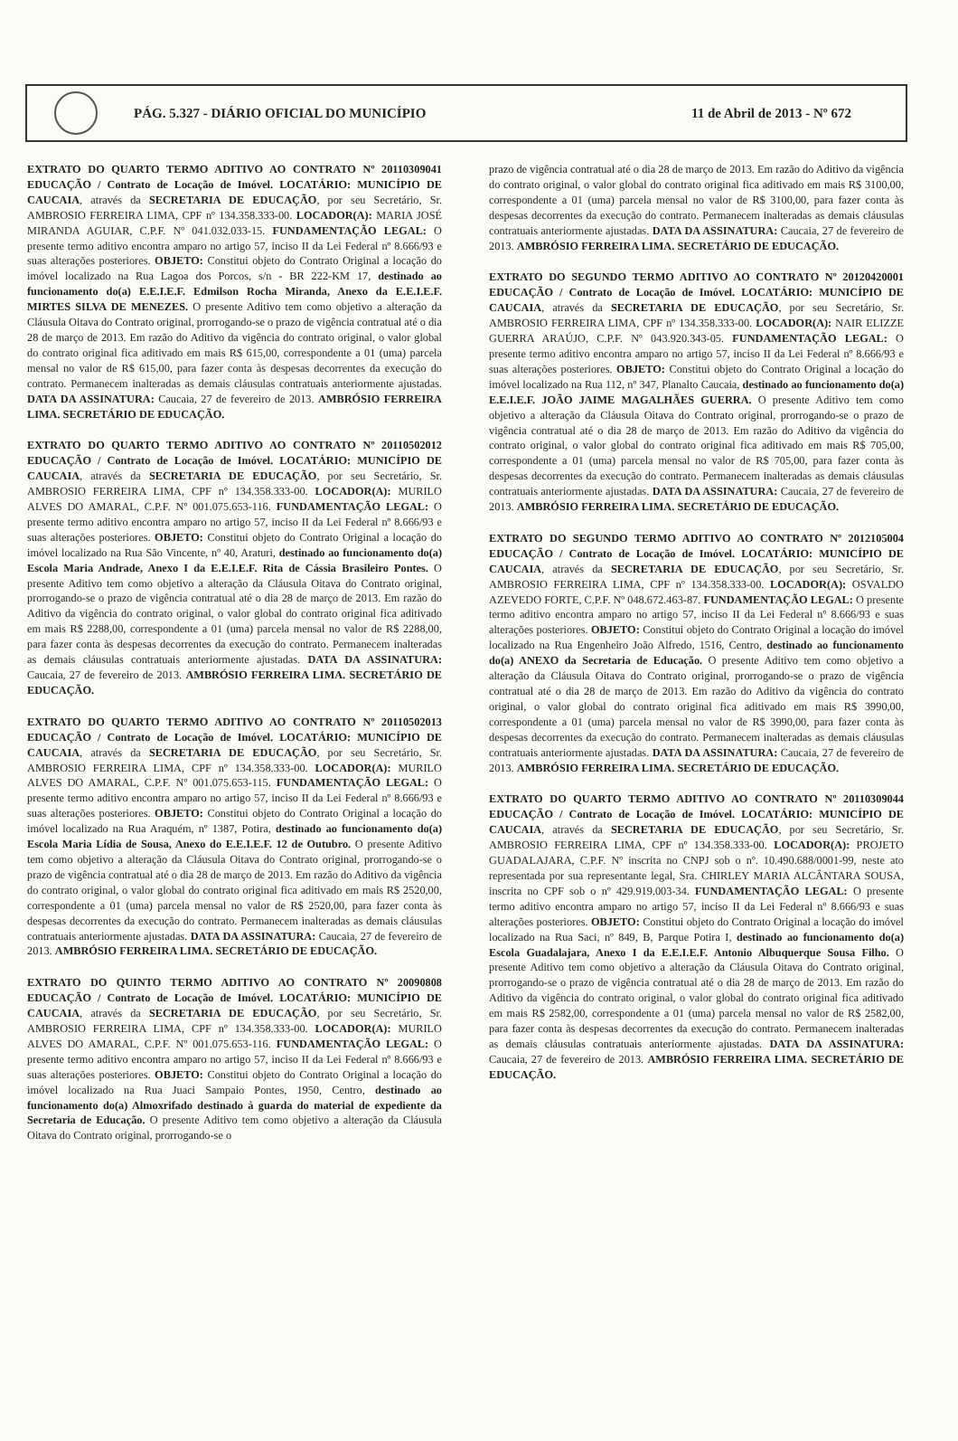PÁG. 5.327 - DIÁRIO OFICIAL DO MUNICÍPIO
11 de Abril de 2013 - Nº 672
EXTRATO DO QUARTO TERMO ADITIVO AO CONTRATO Nº 20110309041 EDUCAÇÃO / Contrato de Locação de Imóvel. LOCATÁRIO: MUNICÍPIO DE CAUCAIA, através da SECRETARIA DE EDUCAÇÃO, por seu Secretário, Sr. AMBROSIO FERREIRA LIMA, CPF nº 134.358.333-00. LOCADOR(A): MARIA JOSÉ MIRANDA AGUIAR, C.P.F. Nº 041.032.033-15. FUNDAMENTAÇÃO LEGAL: O presente termo aditivo encontra amparo no artigo 57, inciso II da Lei Federal nº 8.666/93 e suas alterações posteriores. OBJETO: Constitui objeto do Contrato Original a locação do imóvel localizado na Rua Lagoa dos Porcos, s/n - BR 222-KM 17, destinado ao funcionamento do(a) E.E.I.E.F. Edmilson Rocha Miranda, Anexo da E.E.I.E.F. MIRTES SILVA DE MENEZES. O presente Aditivo tem como objetivo a alteração da Cláusula Oitava do Contrato original, prorrogando-se o prazo de vigência contratual até o dia 28 de março de 2013. Em razão do Aditivo da vigência do contrato original, o valor global do contrato original fica aditivado em mais R$ 615,00, correspondente a 01 (uma) parcela mensal no valor de R$ 615,00, para fazer conta às despesas decorrentes da execução do contrato. Permanecem inalteradas as demais cláusulas contratuais anteriormente ajustadas. DATA DA ASSINATURA: Caucaia, 27 de fevereiro de 2013. AMBRÓSIO FERREIRA LIMA. SECRETÁRIO DE EDUCAÇÃO.
EXTRATO DO QUARTO TERMO ADITIVO AO CONTRATO Nº 20110502012 EDUCAÇÃO / Contrato de Locação de Imóvel. LOCATÁRIO: MUNICÍPIO DE CAUCAIA, através da SECRETARIA DE EDUCAÇÃO, por seu Secretário, Sr. AMBROSIO FERREIRA LIMA, CPF nº 134.358.333-00. LOCADOR(A): MURILO ALVES DO AMARAL, C.P.F. Nº 001.075.653-116. FUNDAMENTAÇÃO LEGAL: O presente termo aditivo encontra amparo no artigo 57, inciso II da Lei Federal nº 8.666/93 e suas alterações posteriores. OBJETO: Constitui objeto do Contrato Original a locação do imóvel localizado na Rua São Vincente, nº 40, Araturi, destinado ao funcionamento do(a) Escola Maria Andrade, Anexo I da E.E.I.E.F. Rita de Cássia Brasileiro Pontes. O presente Aditivo tem como objetivo a alteração da Cláusula Oitava do Contrato original, prorrogando-se o prazo de vigência contratual até o dia 28 de março de 2013. Em razão do Aditivo da vigência do contrato original, o valor global do contrato original fica aditivado em mais R$ 2288,00, correspondente a 01 (uma) parcela mensal no valor de R$ 2288,00, para fazer conta às despesas decorrentes da execução do contrato. Permanecem inalteradas as demais cláusulas contratuais anteriormente ajustadas. DATA DA ASSINATURA: Caucaia, 27 de fevereiro de 2013. AMBRÓSIO FERREIRA LIMA. SECRETÁRIO DE EDUCAÇÃO.
EXTRATO DO QUARTO TERMO ADITIVO AO CONTRATO Nº 20110502013 EDUCAÇÃO / Contrato de Locação de Imóvel. LOCATÁRIO: MUNICÍPIO DE CAUCAIA, através da SECRETARIA DE EDUCAÇÃO, por seu Secretário, Sr. AMBROSIO FERREIRA LIMA, CPF nº 134.358.333-00. LOCADOR(A): MURILO ALVES DO AMARAL, C.P.F. Nº 001.075.653-115. FUNDAMENTAÇÃO LEGAL: O presente termo aditivo encontra amparo no artigo 57, inciso II da Lei Federal nº 8.666/93 e suas alterações posteriores. OBJETO: Constitui objeto do Contrato Original a locação do imóvel localizado na Rua Araquém, nº 1387, Potira, destinado ao funcionamento do(a) Escola Maria Lídia de Sousa, Anexo do E.E.I.E.F. 12 de Outubro. O presente Aditivo tem como objetivo a alteração da Cláusula Oitava do Contrato original, prorrogando-se o prazo de vigência contratual até o dia 28 de março de 2013. Em razão do Aditivo da vigência do contrato original, o valor global do contrato original fica aditivado em mais R$ 2520,00, correspondente a 01 (uma) parcela mensal no valor de R$ 2520,00, para fazer conta às despesas decorrentes da execução do contrato. Permanecem inalteradas as demais cláusulas contratuais anteriormente ajustadas. DATA DA ASSINATURA: Caucaia, 27 de fevereiro de 2013. AMBRÓSIO FERREIRA LIMA. SECRETÁRIO DE EDUCAÇÃO.
EXTRATO DO QUINTO TERMO ADITIVO AO CONTRATO Nº 20090808 EDUCAÇÃO / Contrato de Locação de Imóvel. LOCATÁRIO: MUNICÍPIO DE CAUCAIA, através da SECRETARIA DE EDUCAÇÃO, por seu Secretário, Sr. AMBROSIO FERREIRA LIMA, CPF nº 134.358.333-00. LOCADOR(A): MURILO ALVES DO AMARAL, C.P.F. Nº 001.075.653-116. FUNDAMENTAÇÃO LEGAL: O presente termo aditivo encontra amparo no artigo 57, inciso II da Lei Federal nº 8.666/93 e suas alterações posteriores. OBJETO: Constitui objeto do Contrato Original a locação do imóvel localizado na Rua Juaci Sampaio Pontes, 1950, Centro, destinado ao funcionamento do(a) Almoxrifado destinado à guarda do material de expediente da Secretaria de Educação. O presente Aditivo tem como objetivo a alteração da Cláusula Oitava do Contrato original, prorrogando-se o
prazo de vigência contratual até o dia 28 de março de 2013. Em razão do Aditivo da vigência do contrato original, o valor global do contrato original fica aditivado em mais R$ 3100,00, correspondente a 01 (uma) parcela mensal no valor de R$ 3100,00, para fazer conta às despesas decorrentes da execução do contrato. Permanecem inalteradas as demais cláusulas contratuais anteriormente ajustadas. DATA DA ASSINATURA: Caucaia, 27 de fevereiro de 2013. AMBRÓSIO FERREIRA LIMA. SECRETÁRIO DE EDUCAÇÃO.
EXTRATO DO SEGUNDO TERMO ADITIVO AO CONTRATO Nº 20120420001 EDUCAÇÃO / Contrato de Locação de Imóvel. LOCATÁRIO: MUNICÍPIO DE CAUCAIA, através da SECRETARIA DE EDUCAÇÃO, por seu Secretário, Sr. AMBROSIO FERREIRA LIMA, CPF nº 134.358.333-00. LOCADOR(A): NAIR ELIZZE GUERRA ARAÚJO, C.P.F. Nº 043.920.343-05. FUNDAMENTAÇÃO LEGAL: O presente termo aditivo encontra amparo no artigo 57, inciso II da Lei Federal nº 8.666/93 e suas alterações posteriores. OBJETO: Constitui objeto do Contrato Original a locação do imóvel localizado na Rua 112, nº 347, Planalto Caucaia, destinado ao funcionamento do(a) E.E.I.E.F. JOÃO JAIME MAGALHÃES GUERRA. O presente Aditivo tem como objetivo a alteração da Cláusula Oitava do Contrato original, prorrogando-se o prazo de vigência contratual até o dia 28 de março de 2013. Em razão do Aditivo da vigência do contrato original, o valor global do contrato original fica aditivado em mais R$ 705,00, correspondente a 01 (uma) parcela mensal no valor de R$ 705,00, para fazer conta às despesas decorrentes da execução do contrato. Permanecem inalteradas as demais cláusulas contratuais anteriormente ajustadas. DATA DA ASSINATURA: Caucaia, 27 de fevereiro de 2013. AMBRÓSIO FERREIRA LIMA. SECRETÁRIO DE EDUCAÇÃO.
EXTRATO DO SEGUNDO TERMO ADITIVO AO CONTRATO Nº 2012105004 EDUCAÇÃO / Contrato de Locação de Imóvel. LOCATÁRIO: MUNICÍPIO DE CAUCAIA, através da SECRETARIA DE EDUCAÇÃO, por seu Secretário, Sr. AMBROSIO FERREIRA LIMA, CPF nº 134.358.333-00. LOCADOR(A): OSVALDO AZEVEDO FORTE, C.P.F. Nº 048.672.463-87. FUNDAMENTAÇÃO LEGAL: O presente termo aditivo encontra amparo no artigo 57, inciso II da Lei Federal nº 8.666/93 e suas alterações posteriores. OBJETO: Constitui objeto do Contrato Original a locação do imóvel localizado na Rua Engenheiro João Alfredo, 1516, Centro, destinado ao funcionamento do(a) ANEXO da Secretaria de Educação. O presente Aditivo tem como objetivo a alteração da Cláusula Oitava do Contrato original, prorrogando-se o prazo de vigência contratual até o dia 28 de março de 2013. Em razão do Aditivo da vigência do contrato original, o valor global do contrato original fica aditivado em mais R$ 3990,00, correspondente a 01 (uma) parcela mensal no valor de R$ 3990,00, para fazer conta às despesas decorrentes da execução do contrato. Permanecem inalteradas as demais cláusulas contratuais anteriormente ajustadas. DATA DA ASSINATURA: Caucaia, 27 de fevereiro de 2013. AMBRÓSIO FERREIRA LIMA. SECRETÁRIO DE EDUCAÇÃO.
EXTRATO DO QUARTO TERMO ADITIVO AO CONTRATO Nº 20110309044 EDUCAÇÃO / Contrato de Locação de Imóvel. LOCATÁRIO: MUNICÍPIO DE CAUCAIA, através da SECRETARIA DE EDUCAÇÃO, por seu Secretário, Sr. AMBROSIO FERREIRA LIMA, CPF nº 134.358.333-00. LOCADOR(A): PROJETO GUADALAJARA, C.P.F. Nº inscrita no CNPJ sob o nº. 10.490.688/0001-99, neste ato representada por sua representante legal, Sra. CHIRLEY MARIA ALCÂNTARA SOUSA, inscrita no CPF sob o nº 429.919.003-34. FUNDAMENTAÇÃO LEGAL: O presente termo aditivo encontra amparo no artigo 57, inciso II da Lei Federal nº 8.666/93 e suas alterações posteriores. OBJETO: Constitui objeto do Contrato Original a locação do imóvel localizado na Rua Saci, nº 849, B, Parque Potira I, destinado ao funcionamento do(a) Escola Guadalajara, Anexo I da E.E.I.E.F. Antonio Albuquerque Sousa Filho. O presente Aditivo tem como objetivo a alteração da Cláusula Oitava do Contrato original, prorrogando-se o prazo de vigência contratual até o dia 28 de março de 2013. Em razão do Aditivo da vigência do contrato original, o valor global do contrato original fica aditivado em mais R$ 2582,00, correspondente a 01 (uma) parcela mensal no valor de R$ 2582,00, para fazer conta às despesas decorrentes da execução do contrato. Permanecem inalteradas as demais cláusulas contratuais anteriormente ajustadas. DATA DA ASSINATURA: Caucaia, 27 de fevereiro de 2013. AMBRÓSIO FERREIRA LIMA. SECRETÁRIO DE EDUCAÇÃO.